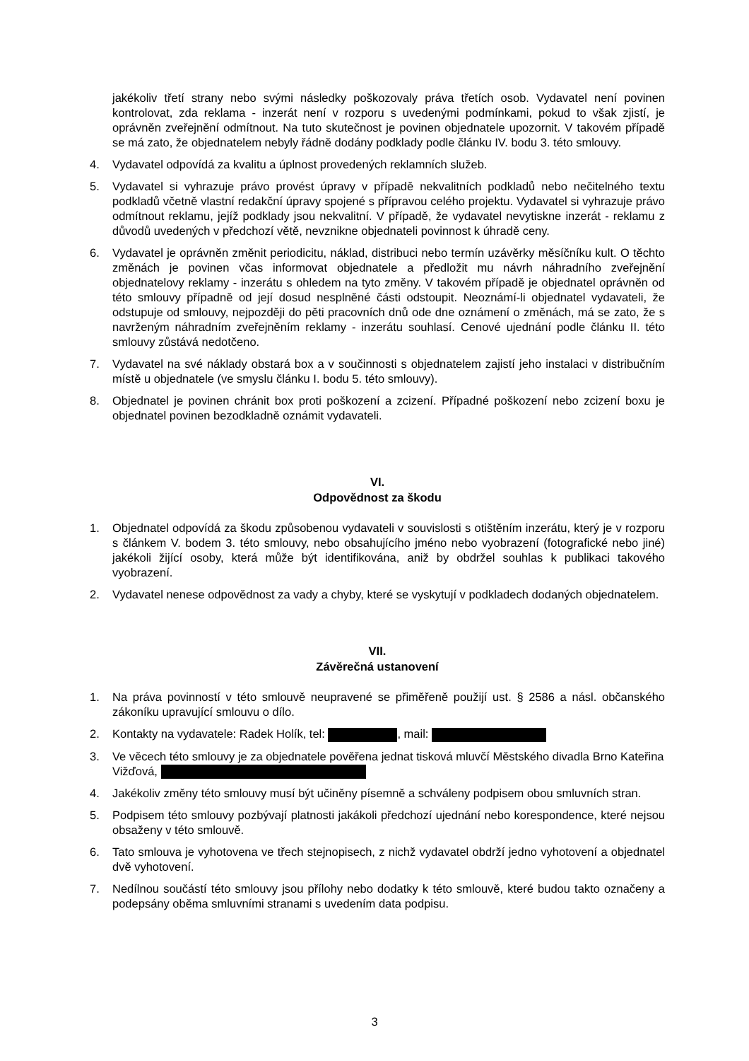jakékoliv třetí strany nebo svými následky poškozovaly práva třetích osob. Vydavatel není povinen kontrolovat, zda reklama - inzerát není v rozporu s uvedenými podmínkami, pokud to však zjistí, je oprávněn zveřejnění odmítnout. Na tuto skutečnost je povinen objednatele upozornit. V takovém případě se má zato, že objednatelem nebyly řádně dodány podklady podle článku IV. bodu 3. této smlouvy.
4. Vydavatel odpovídá za kvalitu a úplnost provedených reklamních služeb.
5. Vydavatel si vyhrazuje právo provést úpravy v případě nekvalitních podkladů nebo nečitelného textu podkladů včetně vlastní redakční úpravy spojené s přípravou celého projektu. Vydavatel si vyhrazuje právo odmítnout reklamu, jejíž podklady jsou nekvalitní. V případě, že vydavatel nevytiskne inzerát - reklamu z důvodů uvedených v předchozí větě, nevznikne objednateli povinnost k úhradě ceny.
6. Vydavatel je oprávněn změnit periodicitu, náklad, distribuci nebo termín uzávěrky měsíčníku kult. O těchto změnách je povinen včas informovat objednatele a předložit mu návrh náhradního zveřejnění objednatelovy reklamy - inzerátu s ohledem na tyto změny. V takovém případě je objednatel oprávněn od této smlouvy případně od její dosud nesplněné části odstoupit. Neoznámí-li objednatel vydavateli, že odstupuje od smlouvy, nejpozději do pěti pracovních dnů ode dne oznámení o změnách, má se zato, že s navrženým náhradním zveřejněním reklamy - inzerátu souhlasí. Cenové ujednání podle článku II. této smlouvy zůstává nedotčeno.
7. Vydavatel na své náklady obstará box a v součinnosti s objednatelem zajistí jeho instalaci v distribučním místě u objednatele (ve smyslu článku I. bodu 5. této smlouvy).
8. Objednatel je povinen chránit box proti poškození a zcizení. Případné poškození nebo zcizení boxu je objednatel povinen bezodkladně oznámit vydavateli.
VI.
Odpovědnost za škodu
1. Objednatel odpovídá za škodu způsobenou vydavateli v souvislosti s otištěním inzerátu, který je v rozporu s článkem V. bodem 3. této smlouvy, nebo obsahujícího jméno nebo vyobrazení (fotografické nebo jiné) jakékoli žijící osoby, která může být identifikována, aniž by obdržel souhlas k publikaci takového vyobrazení.
2. Vydavatel nenese odpovědnost za vady a chyby, které se vyskytují v podkladech dodaných objednatelem.
VII.
Závěrečná ustanovení
1. Na práva povinností v této smlouvě neupravené se přiměřeně použijí ust. § 2586 a násl. občanského zákoníku upravující smlouvu o dílo.
2. Kontakty na vydavatele: Radek Holík, tel: , mail:
3. Ve věcech této smlouvy je za objednatele pověřena jednat tisková mluvčí Městského divadla Brno Kateřina Vižďová,
4. Jakékoliv změny této smlouvy musí být učiněny písemně a schváleny podpisem obou smluvních stran.
5. Podpisem této smlouvy pozbývají platnosti jakákoli předchozí ujednání nebo korespondence, které nejsou obsaženy v této smlouvě.
6. Tato smlouva je vyhotovena ve třech stejnopisech, z nichž vydavatel obdrží jedno vyhotovení a objednatel dvě vyhotovení.
7. Nedílnou součástí této smlouvy jsou přílohy nebo dodatky k této smlouvě, které budou takto označeny a podepsány oběma smluvními stranami s uvedením data podpisu.
3